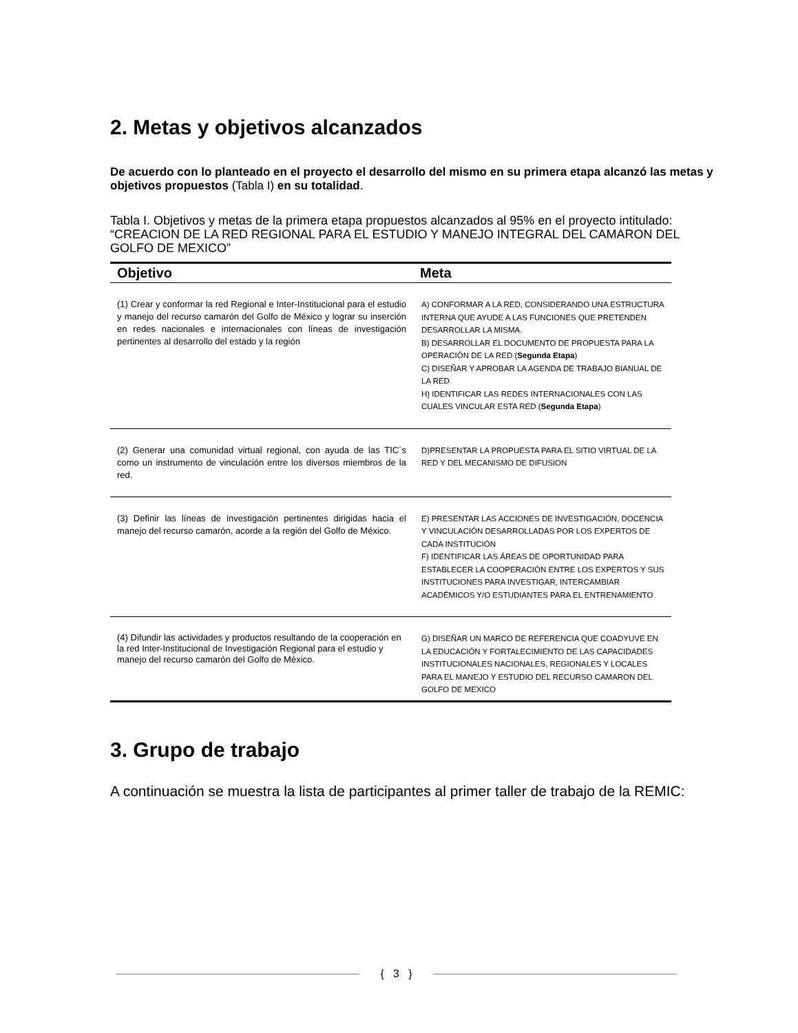2. Metas y objetivos alcanzados
De acuerdo con lo planteado en el proyecto el desarrollo del mismo en su primera etapa alcanzó las metas y objetivos propuestos (Tabla I) en su totalidad.
Tabla I. Objetivos y metas de la primera etapa propuestos alcanzados al 95% en el proyecto intitulado: “CREACION DE LA RED REGIONAL PARA EL ESTUDIO Y MANEJO INTEGRAL DEL CAMARON DEL GOLFO DE MEXICO”
| Objetivo | Meta |
| --- | --- |
| (1) Crear y conformar la red Regional e Inter-Institucional para el estudio y manejo del recurso camarón del Golfo de México y lograr su inserción en redes nacionales e internacionales con líneas de investigación pertinentes al desarrollo del estado y la región | A) CONFORMAR A LA RED, CONSIDERANDO UNA ESTRUCTURA INTERNA QUE AYUDE A LAS FUNCIONES QUE PRETENDEN DESARROLLAR LA MISMA. B) DESARROLLAR EL DOCUMENTO DE PROPUESTA PARA LA OPERACIÓN DE LA RED ( Segunda Etapa ) C) DISEÑAR Y APROBAR LA AGENDA DE TRABAJO BIANUAL DE LA RED H) IDENTIFICAR LAS REDES INTERNACIONALES CON LAS CUALES VINCULAR ESTA RED ( Segunda Etapa ) |
| (2) Generar una comunidad virtual regional, con ayuda de las TIC´s como un instrumento de vinculación entre los diversos miembros de la red. | D)PRESENTAR LA PROPUESTA PARA EL SITIO VIRTUAL DE LA RED Y DEL MECANISMO DE DIFUSION |
| (3) Definir las líneas de investigación pertinentes dirigidas hacia el manejo del recurso camarón, acorde a la región del Golfo de México. | E) PRESENTAR LAS ACCIONES DE INVESTIGACIÓN, DOCENCIA Y VINCULACIÓN DESARROLLADAS POR LOS EXPERTOS DE CADA INSTITUCIÓN F) IDENTIFICAR LAS ÁREAS DE OPORTUNIDAD PARA ESTABLECER LA COOPERACIÓN ENTRE LOS EXPERTOS Y SUS INSTITUCIONES PARA INVESTIGAR, INTERCAMBIAR ACADÉMICOS Y/O ESTUDIANTES PARA EL ENTRENAMIENTO |
| (4) Difundir las actividades y productos resultando de la cooperación en la red Inter-Institucional de Investigación Regional para el estudio y manejo del recurso camarón del Golfo de México. | G) DISEÑAR UN MARCO DE REFERENCIA QUE COADYUVE EN LA EDUCACIÓN Y FORTALECIMIENTO DE LAS CAPACIDADES INSTITUCIONALES NACIONALES, REGIONALES Y LOCALES PARA EL MANEJO Y ESTUDIO DEL RECURSO CAMARON DEL GOLFO DE MEXICO |
3. Grupo de trabajo
A continuación se muestra la lista de participantes al primer taller de trabajo de la REMIC:
{ 3 }